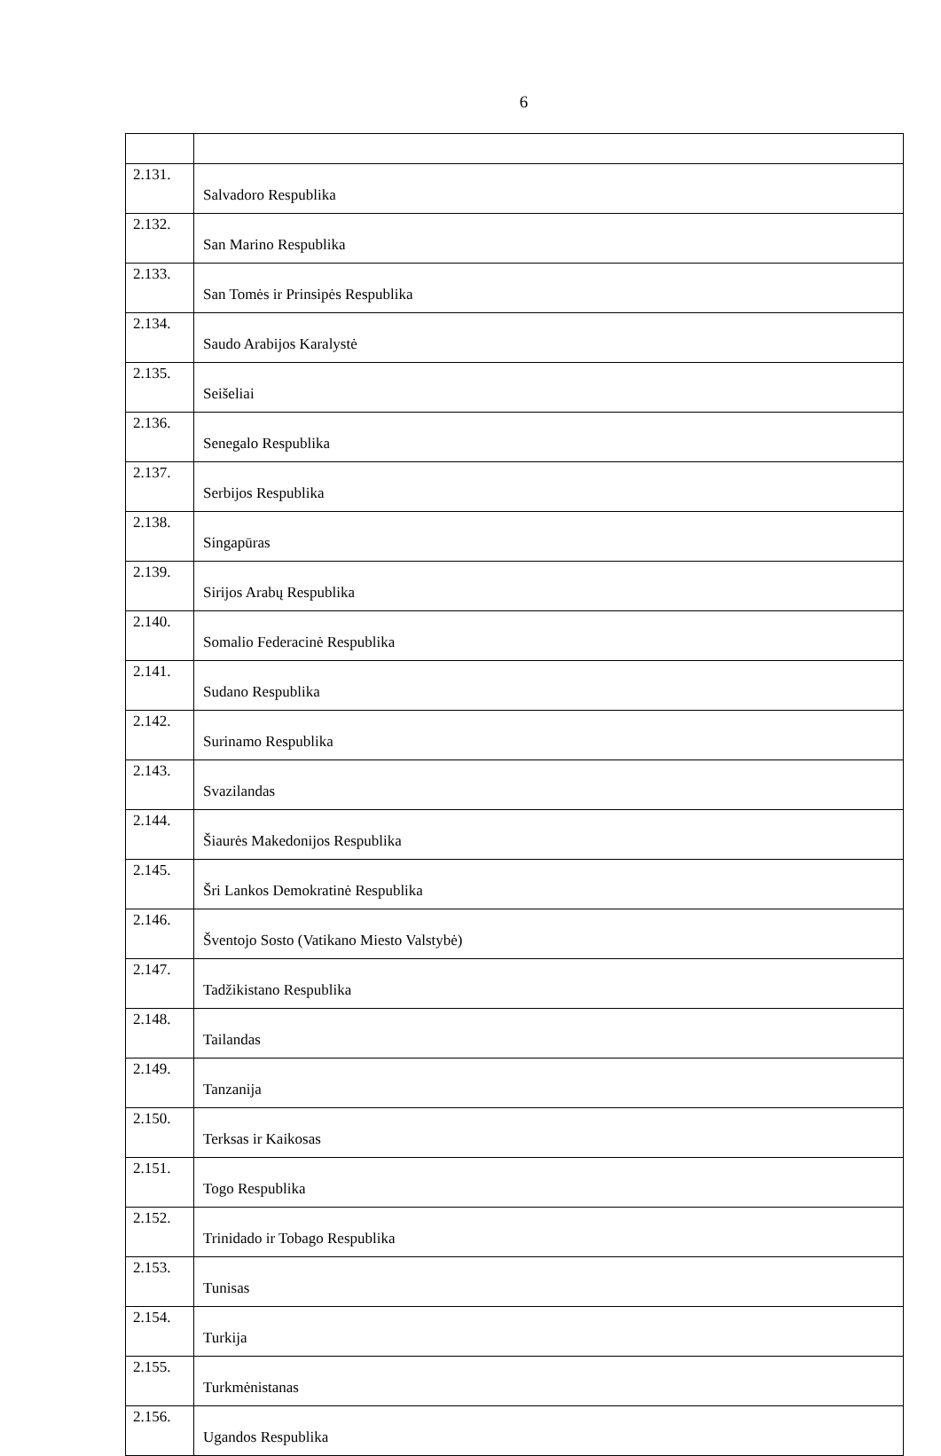6
| 2.131. | Salvadoro Respublika |
| 2.132. | San Marino Respublika |
| 2.133. | San Tomės ir Prinsipės Respublika |
| 2.134. | Saudo Arabijos Karalystė |
| 2.135. | Seišeliai |
| 2.136. | Senegalo Respublika |
| 2.137. | Serbijos Respublika |
| 2.138. | Singapūras |
| 2.139. | Sirijos Arabų Respublika |
| 2.140. | Somalio Federacinė Respublika |
| 2.141. | Sudano Respublika |
| 2.142. | Surinamo Respublika |
| 2.143. | Svazilandas |
| 2.144. | Šiaurės Makedonijos Respublika |
| 2.145. | Šri Lankos Demokratinė Respublika |
| 2.146. | Šventojo Sosto (Vatikano Miesto Valstybė) |
| 2.147. | Tadžikistano Respublika |
| 2.148. | Tailandas |
| 2.149. | Tanzanija |
| 2.150. | Terksas ir Kaikosas |
| 2.151. | Togo Respublika |
| 2.152. | Trinidado ir Tobago Respublika |
| 2.153. | Tunisas |
| 2.154. | Turkija |
| 2.155. | Turkmėnistanas |
| 2.156. | Ugandos Respublika |